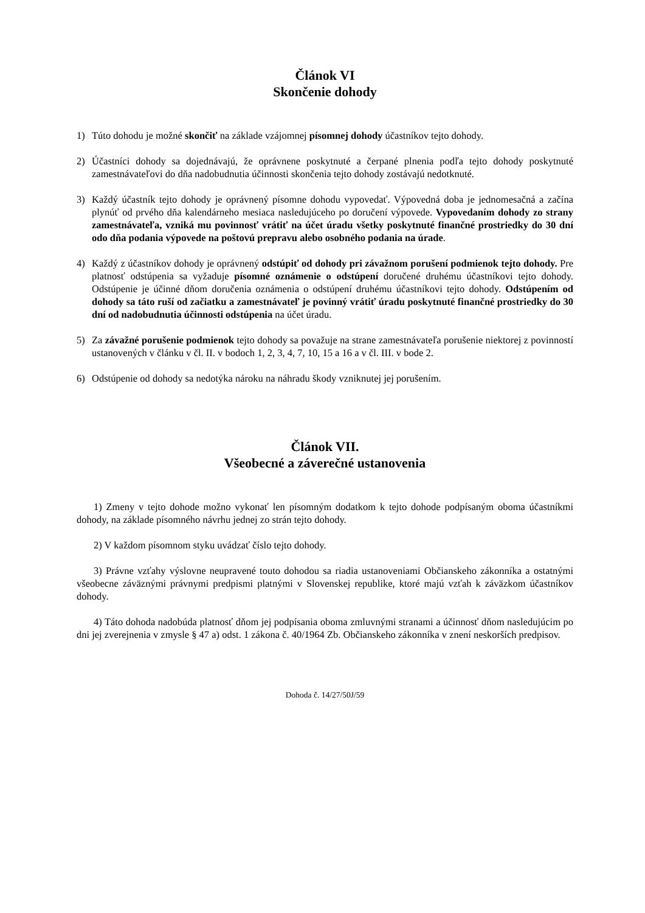Článok VI
Skončenie dohody
1) Túto dohodu je možné skončiť na základe vzájomnej písomnej dohody účastníkov tejto dohody.
2) Účastníci dohody sa dojednávajú, že oprávnene poskytnuté a čerpané plnenia podľa tejto dohody poskytnuté zamestnávateľovi do dňa nadobudnutia účinnosti skončenia tejto dohody zostávajú nedotknuté.
3) Každý účastník tejto dohody je oprávnený písomne dohodu vypovedať. Výpovedná doba je jednomesačná a začína plynúť od prvého dňa kalendárneho mesiaca nasledujúceho po doručení výpovede. Vypovedaním dohody zo strany zamestnávateľa, vzniká mu povinnosť vrátiť na účet úradu všetky poskytnuté finančné prostriedky do 30 dní odo dňa podania výpovede na poštovú prepravu alebo osobného podania na úrade.
4) Každý z účastníkov dohody je oprávnený odstúpiť od dohody pri závažnom porušení podmienok tejto dohody. Pre platnosť odstúpenia sa vyžaduje písomné oznámenie o odstúpení doručené druhému účastníkovi tejto dohody. Odstúpenie je účinné dňom doručenia oznámenia o odstúpení druhému účastníkovi tejto dohody. Odstúpením od dohody sa táto ruší od začiatku a zamestnávateľ je povinný vrátiť úradu poskytnuté finančné prostriedky do 30 dní od nadobudnutia účinnosti odstúpenia na účet úradu.
5) Za závažné porušenie podmienok tejto dohody sa považuje na strane zamestnávateľa porušenie niektorej z povinností ustanovených v článku v čl. II. v bodoch 1, 2, 3, 4, 7, 10, 15 a 16 a v čl. III. v bode 2.
6) Odstúpenie od dohody sa nedotýka nároku na náhradu škody vzniknutej jej porušením.
Článok VII.
Všeobecné a záverečné ustanovenia
1) Zmeny v tejto dohode možno vykonať len písomným dodatkom k tejto dohode podpísaným oboma účastníkmi dohody, na základe písomného návrhu jednej zo strán tejto dohody.
2) V každom písomnom styku uvádzať číslo tejto dohody.
3) Právne vzťahy výslovne neupravené touto dohodou sa riadia ustanoveniami Občianskeho zákonníka a ostatnými všeobecne záväznými právnymi predpismi platnými v Slovenskej republike, ktoré majú vzťah k záväzkom účastníkov dohody.
4) Táto dohoda nadobúda platnosť dňom jej podpísania oboma zmluvnými stranami a účinnosť dňom nasledujúcim po dni jej zverejnenia v zmysle § 47 a) odst. 1 zákona č. 40/1964 Zb. Občianskeho zákonníka v znení neskorších predpisov.
Dohoda č. 14/27/50J/59